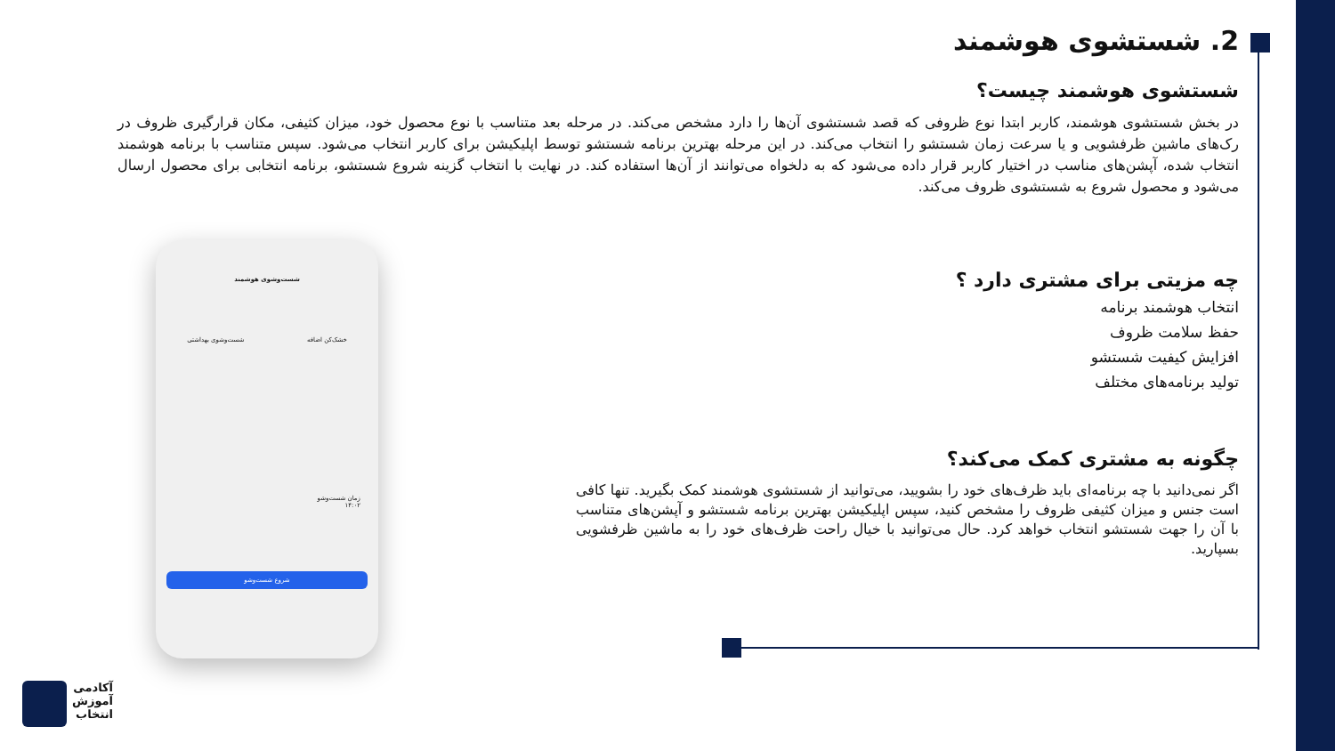2. شستشوی هوشمند
شستشوی هوشمند چیست؟
در بخش شستشوی هوشمند، کاربر ابتدا نوع ظروفی که قصد شستشوی آن‌ها را دارد مشخص می‌کند. در مرحله بعد متناسب با نوع محصول خود، میزان کثیفی، مکان قرارگیری ظروف در رک‌های ماشین ظرفشویی و یا سرعت زمان شستشو را انتخاب می‌کند. در این مرحله بهترین برنامه شستشو توسط اپلیکیشن برای کاربر انتخاب می‌شود. سپس متناسب با برنامه هوشمند انتخاب شده، آپشن‌های مناسب در اختیار کاربر قرار داده می‌شود که به دلخواه می‌توانند از آن‌ها استفاده کند. در نهایت با انتخاب گزینه شروع شستشو، برنامه انتخابی برای محصول ارسال می‌شود و محصول شروع به شستشوی ظروف می‌کند.
چه مزیتی برای مشتری دارد ؟
انتخاب هوشمند برنامه
حفظ سلامت ظروف
افزایش کیفیت شستشو
تولید برنامه‌های مختلف
چگونه به مشتری کمک می‌کند؟
اگر نمی‌دانید با چه برنامه‌ای باید ظرف‌های خود را بشویید، می‌توانید از شستشوی هوشمند کمک بگیرید. تنها کافی است جنس و میزان کثیفی ظروف را مشخص کنید، سپس اپلیکیشن بهترین برنامه شستشو و آپشن‌های متناسب با آن را جهت شستشو انتخاب خواهد کرد. حال می‌توانید با خیال راحت ظرف‌های خود را به ماشین ظرفشویی بسپارید.
شست‌وشوی هوشمند
خشک‌کن اضافه شست‌وشوی بهداشتی
زمان شست‌وشو
۱۴:۰۲
شروع شست‌وشو
آکادمی
آموزش
انتخاب